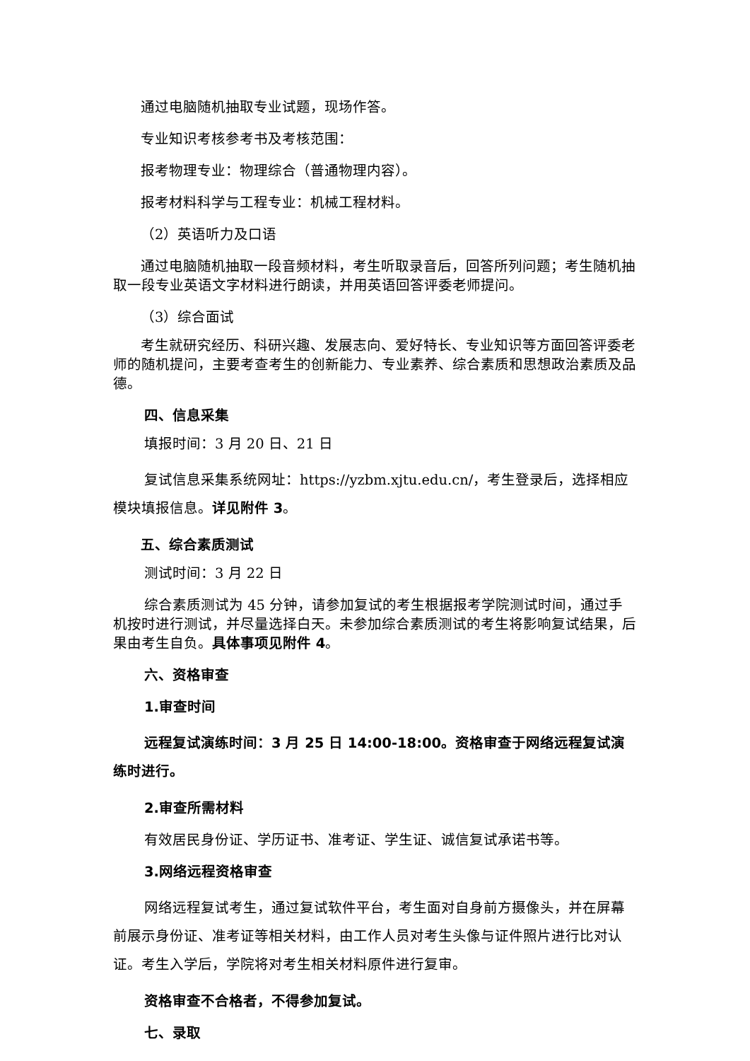通过电脑随机抽取专业试题，现场作答。
专业知识考核参考书及考核范围：
报考物理专业：物理综合（普通物理内容）。
报考材料科学与工程专业：机械工程材料。
（2）英语听力及口语
通过电脑随机抽取一段音频材料，考生听取录音后，回答所列问题；考生随机抽取一段专业英语文字材料进行朗读，并用英语回答评委老师提问。
（3）综合面试
考生就研究经历、科研兴趣、发展志向、爱好特长、专业知识等方面回答评委老师的随机提问，主要考查考生的创新能力、专业素养、综合素质和思想政治素质及品德。
四、信息采集
填报时间：3 月 20 日、21 日
复试信息采集系统网址：https://yzbm.xjtu.edu.cn/，考生登录后，选择相应模块填报信息。详见附件 3。
五、综合素质测试
测试时间：3 月 22 日
综合素质测试为 45 分钟，请参加复试的考生根据报考学院测试时间，通过手机按时进行测试，并尽量选择白天。未参加综合素质测试的考生将影响复试结果，后果由考生自负。具体事项见附件 4。
六、资格审查
1.审查时间
远程复试演练时间：3 月 25 日 14:00-18:00。资格审查于网络远程复试演练时进行。
2.审查所需材料
有效居民身份证、学历证书、准考证、学生证、诚信复试承诺书等。
3.网络远程资格审查
网络远程复试考生，通过复试软件平台，考生面对自身前方摄像头，并在屏幕前展示身份证、准考证等相关材料，由工作人员对考生头像与证件照片进行比对认证。考生入学后，学院将对考生相关材料原件进行复审。
资格审查不合格者，不得参加复试。
七、录取